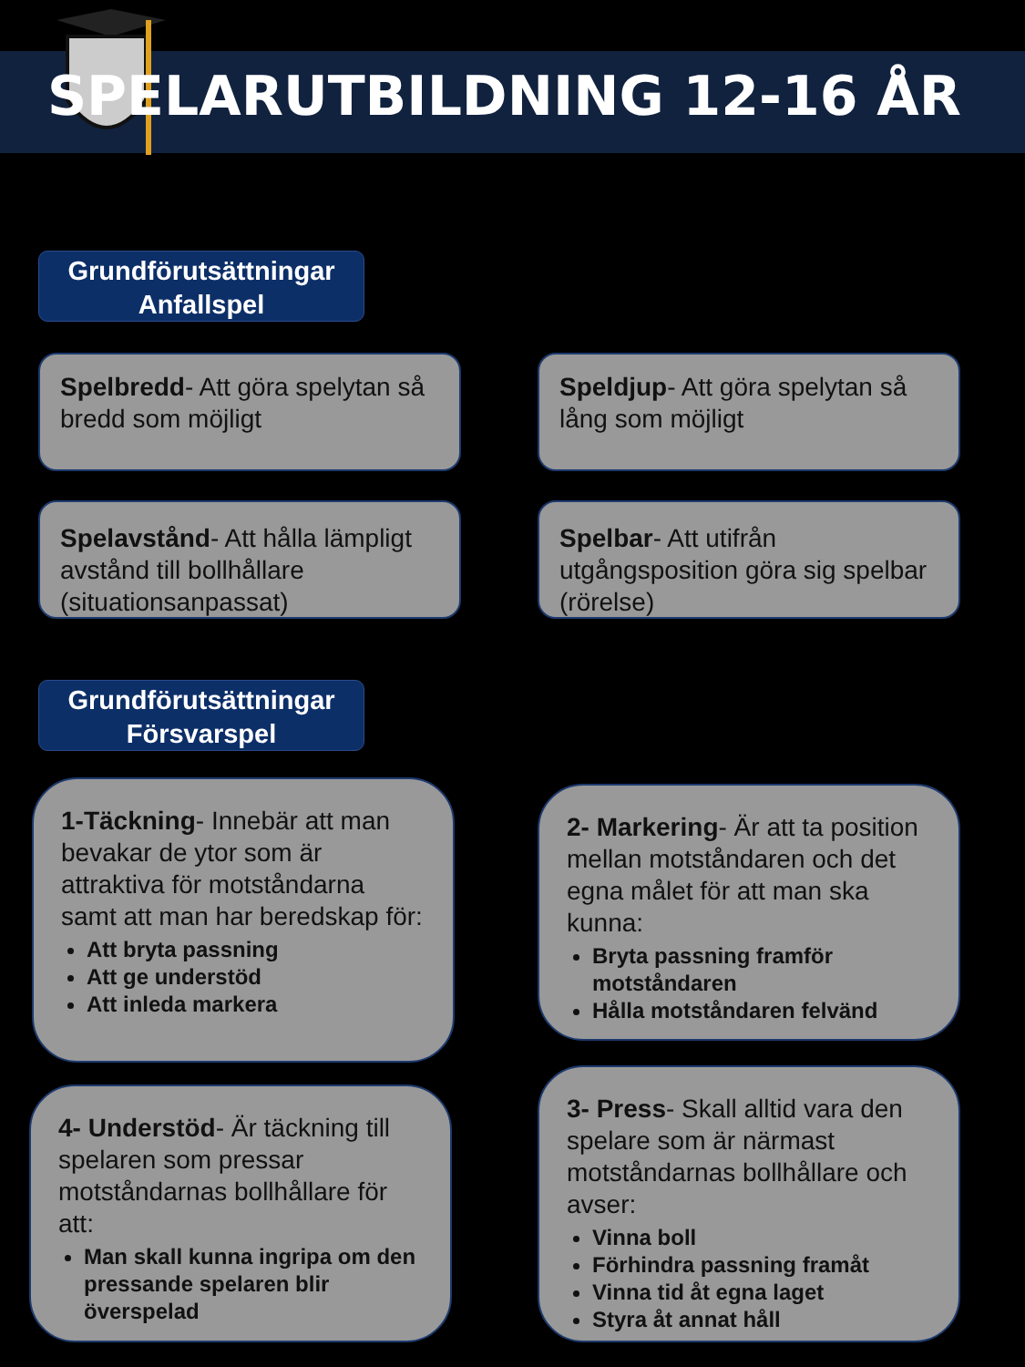SPELARUTBILDNING 12-16 ÅR
Grundförutsättningar
Anfallspel
Spelbredd- Att göra spelytan så bredd som möjligt
Speldjup- Att göra spelytan så lång som möjligt
Spelavstånd- Att hålla lämpligt avstånd till bollhållare (situationsanpassat)
Spelbar- Att utifrån utgångsposition göra sig spelbar (rörelse)
Grundförutsättningar
Försvarspel
1-Täckning- Innebär att man bevakar de ytor som är attraktiva för motståndarna samt att man har beredskap för:
Att bryta passning
Att ge understöd
Att inleda markera
2- Markering- Är att ta position mellan motståndaren och det egna målet för att man ska kunna:
Bryta passning framför motståndaren
Hålla motståndaren felvänd
4- Understöd- Är täckning till spelaren som pressar motståndarnas bollhållare för att:
Man skall kunna ingripa om den pressande spelaren blir överspelad
3- Press- Skall alltid vara den spelare som är närmast motståndarnas bollhållare och avser:
Vinna boll
Förhindra passning framåt
Vinna tid åt egna laget
Styra åt annat håll